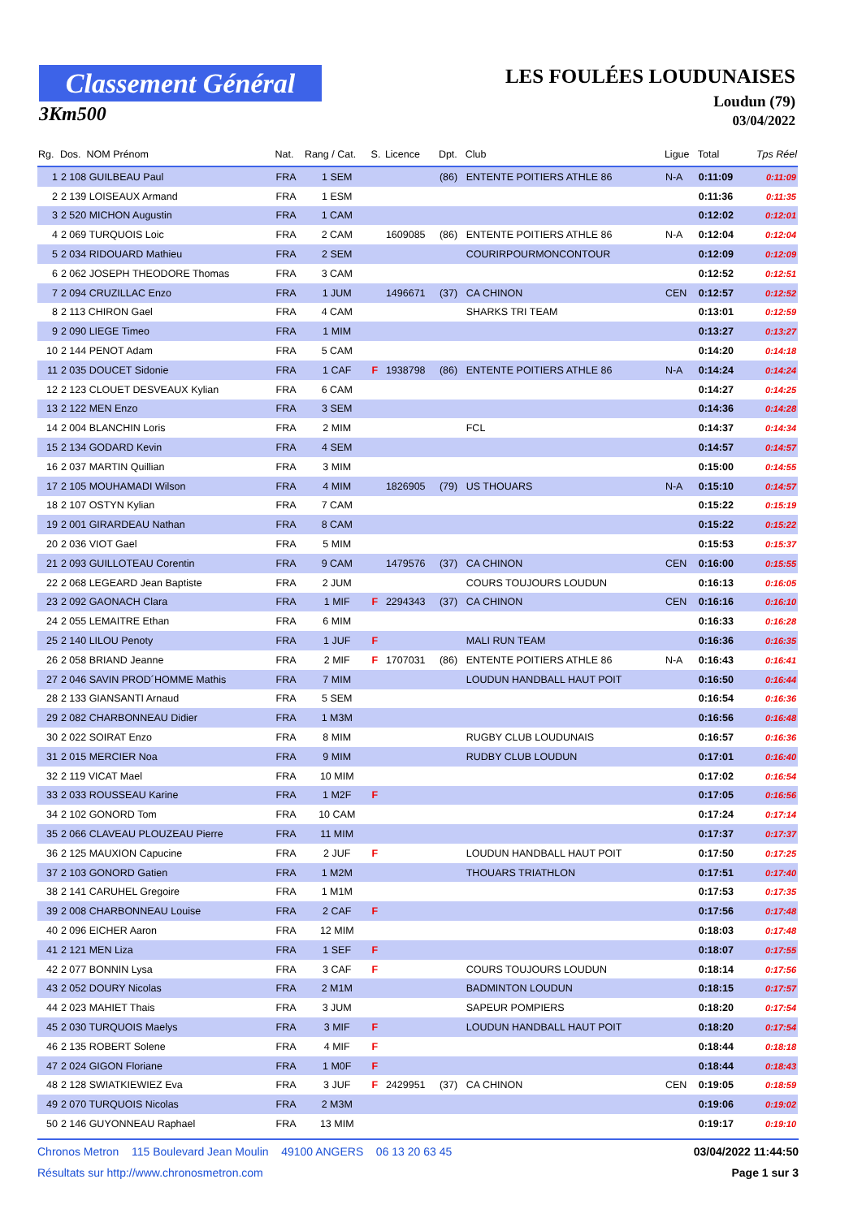Classement Général
3Km500
LES FOULÉES LOUDUNAISES
Loudun (79)
03/04/2022
| Rg. | Dos. NOM Prénom | Nat. | Rang / Cat. | S. | Licence | Dpt. | Club | Ligue | Total | Tps Réel |
| --- | --- | --- | --- | --- | --- | --- | --- | --- | --- | --- |
| 1 | 2 108 GUILBEAU Paul | FRA | 1 SEM | | | (86) | ENTENTE POITIERS ATHLE 86 | N-A | 0:11:09 | 0:11:09 |
| 2 | 2 139 LOISEAUX Armand | FRA | 1 ESM | | | | | | 0:11:36 | 0:11:35 |
| 3 | 2 520 MICHON Augustin | FRA | 1 CAM | | | | | | 0:12:02 | 0:12:01 |
| 4 | 2 069 TURQUOIS Loic | FRA | 2 CAM | | 1609085 | (86) | ENTENTE POITIERS ATHLE 86 | N-A | 0:12:04 | 0:12:04 |
| 5 | 2 034 RIDOUARD Mathieu | FRA | 2 SEM | | | | COURIRPOURMONCONTOUR | | 0:12:09 | 0:12:09 |
| 6 | 2 062 JOSEPH THEODORE Thomas | FRA | 3 CAM | | | | | | 0:12:52 | 0:12:51 |
| 7 | 2 094 CRUZILLAC Enzo | FRA | 1 JUM | | 1496671 | (37) | CA CHINON | CEN | 0:12:57 | 0:12:52 |
| 8 | 2 113 CHIRON Gael | FRA | 4 CAM | | | | SHARKS TRI TEAM | | 0:13:01 | 0:12:59 |
| 9 | 2 090 LIEGE Timeo | FRA | 1 MIM | | | | | | 0:13:27 | 0:13:27 |
| 10 | 2 144 PENOT Adam | FRA | 5 CAM | | | | | | 0:14:20 | 0:14:18 |
| 11 | 2 035 DOUCET Sidonie | FRA | 1 CAF | F | 1938798 | (86) | ENTENTE POITIERS ATHLE 86 | N-A | 0:14:24 | 0:14:24 |
| 12 | 2 123 CLOUET DESVEAUX Kylian | FRA | 6 CAM | | | | | | 0:14:27 | 0:14:25 |
| 13 | 2 122 MEN Enzo | FRA | 3 SEM | | | | | | 0:14:36 | 0:14:28 |
| 14 | 2 004 BLANCHIN Loris | FRA | 2 MIM | | | | FCL | | 0:14:37 | 0:14:34 |
| 15 | 2 134 GODARD Kevin | FRA | 4 SEM | | | | | | 0:14:57 | 0:14:57 |
| 16 | 2 037 MARTIN Quillian | FRA | 3 MIM | | | | | | 0:15:00 | 0:14:55 |
| 17 | 2 105 MOUHAMADI Wilson | FRA | 4 MIM | | 1826905 | (79) | US THOUARS | N-A | 0:15:10 | 0:14:57 |
| 18 | 2 107 OSTYN Kylian | FRA | 7 CAM | | | | | | 0:15:22 | 0:15:19 |
| 19 | 2 001 GIRARDEAU Nathan | FRA | 8 CAM | | | | | | 0:15:22 | 0:15:22 |
| 20 | 2 036 VIOT Gael | FRA | 5 MIM | | | | | | 0:15:53 | 0:15:37 |
| 21 | 2 093 GUILLOTEAU Corentin | FRA | 9 CAM | | 1479576 | (37) | CA CHINON | CEN | 0:16:00 | 0:15:55 |
| 22 | 2 068 LEGEARD Jean Baptiste | FRA | 2 JUM | | | | COURS TOUJOURS LOUDUN | | 0:16:13 | 0:16:05 |
| 23 | 2 092 GAONACH Clara | FRA | 1 MIF | F | 2294343 | (37) | CA CHINON | CEN | 0:16:16 | 0:16:10 |
| 24 | 2 055 LEMAITRE Ethan | FRA | 6 MIM | | | | | | 0:16:33 | 0:16:28 |
| 25 | 2 140 LILOU Penoty | FRA | 1 JUF | F | | | MALI RUN TEAM | | 0:16:36 | 0:16:35 |
| 26 | 2 058 BRIAND Jeanne | FRA | 2 MIF | F | 1707031 | (86) | ENTENTE POITIERS ATHLE 86 | N-A | 0:16:43 | 0:16:41 |
| 27 | 2 046 SAVIN PROD´HOMME Mathis | FRA | 7 MIM | | | | LOUDUN HANDBALL HAUT POIT | | 0:16:50 | 0:16:44 |
| 28 | 2 133 GIANSANTI Arnaud | FRA | 5 SEM | | | | | | 0:16:54 | 0:16:36 |
| 29 | 2 082 CHARBONNEAU Didier | FRA | 1 M3M | | | | | | 0:16:56 | 0:16:48 |
| 30 | 2 022 SOIRAT Enzo | FRA | 8 MIM | | | | RUGBY CLUB LOUDUNAIS | | 0:16:57 | 0:16:36 |
| 31 | 2 015 MERCIER Noa | FRA | 9 MIM | | | | RUDBY CLUB LOUDUN | | 0:17:01 | 0:16:40 |
| 32 | 2 119 VICAT Mael | FRA | 10 MIM | | | | | | 0:17:02 | 0:16:54 |
| 33 | 2 033 ROUSSEAU Karine | FRA | 1 M2F | F | | | | | 0:17:05 | 0:16:56 |
| 34 | 2 102 GONORD Tom | FRA | 10 CAM | | | | | | 0:17:24 | 0:17:14 |
| 35 | 2 066 CLAVEAU PLOUZEAU Pierre | FRA | 11 MIM | | | | | | 0:17:37 | 0:17:37 |
| 36 | 2 125 MAUXION Capucine | FRA | 2 JUF | F | | | LOUDUN HANDBALL HAUT POIT | | 0:17:50 | 0:17:25 |
| 37 | 2 103 GONORD Gatien | FRA | 1 M2M | | | | THOUARS TRIATHLON | | 0:17:51 | 0:17:40 |
| 38 | 2 141 CARUHEL Gregoire | FRA | 1 M1M | | | | | | 0:17:53 | 0:17:35 |
| 39 | 2 008 CHARBONNEAU Louise | FRA | 2 CAF | F | | | | | 0:17:56 | 0:17:48 |
| 40 | 2 096 EICHER Aaron | FRA | 12 MIM | | | | | | 0:18:03 | 0:17:48 |
| 41 | 2 121 MEN Liza | FRA | 1 SEF | F | | | | | 0:18:07 | 0:17:55 |
| 42 | 2 077 BONNIN Lysa | FRA | 3 CAF | F | | | COURS TOUJOURS LOUDUN | | 0:18:14 | 0:17:56 |
| 43 | 2 052 DOURY Nicolas | FRA | 2 M1M | | | | BADMINTON LOUDUN | | 0:18:15 | 0:17:57 |
| 44 | 2 023 MAHIET Thais | FRA | 3 JUM | | | | SAPEUR POMPIERS | | 0:18:20 | 0:17:54 |
| 45 | 2 030 TURQUOIS Maelys | FRA | 3 MIF | F | | | LOUDUN HANDBALL HAUT POIT | | 0:18:20 | 0:17:54 |
| 46 | 2 135 ROBERT Solene | FRA | 4 MIF | F | | | | | 0:18:44 | 0:18:18 |
| 47 | 2 024 GIGON Floriane | FRA | 1 M0F | F | | | | | 0:18:44 | 0:18:43 |
| 48 | 2 128 SWIATKIEWIEZ Eva | FRA | 3 JUF | F | 2429951 | (37) | CA CHINON | CEN | 0:19:05 | 0:18:59 |
| 49 | 2 070 TURQUOIS Nicolas | FRA | 2 M3M | | | | | | 0:19:06 | 0:19:02 |
| 50 | 2 146 GUYONNEAU Raphael | FRA | 13 MIM | | | | | | 0:19:17 | 0:19:10 |
Chronos Metron 115 Boulevard Jean Moulin 49100 ANGERS 06 13 20 63 45 03/04/2022 11:44:50
Résultats sur http://www.chronosmetron.com Page 1 sur 3